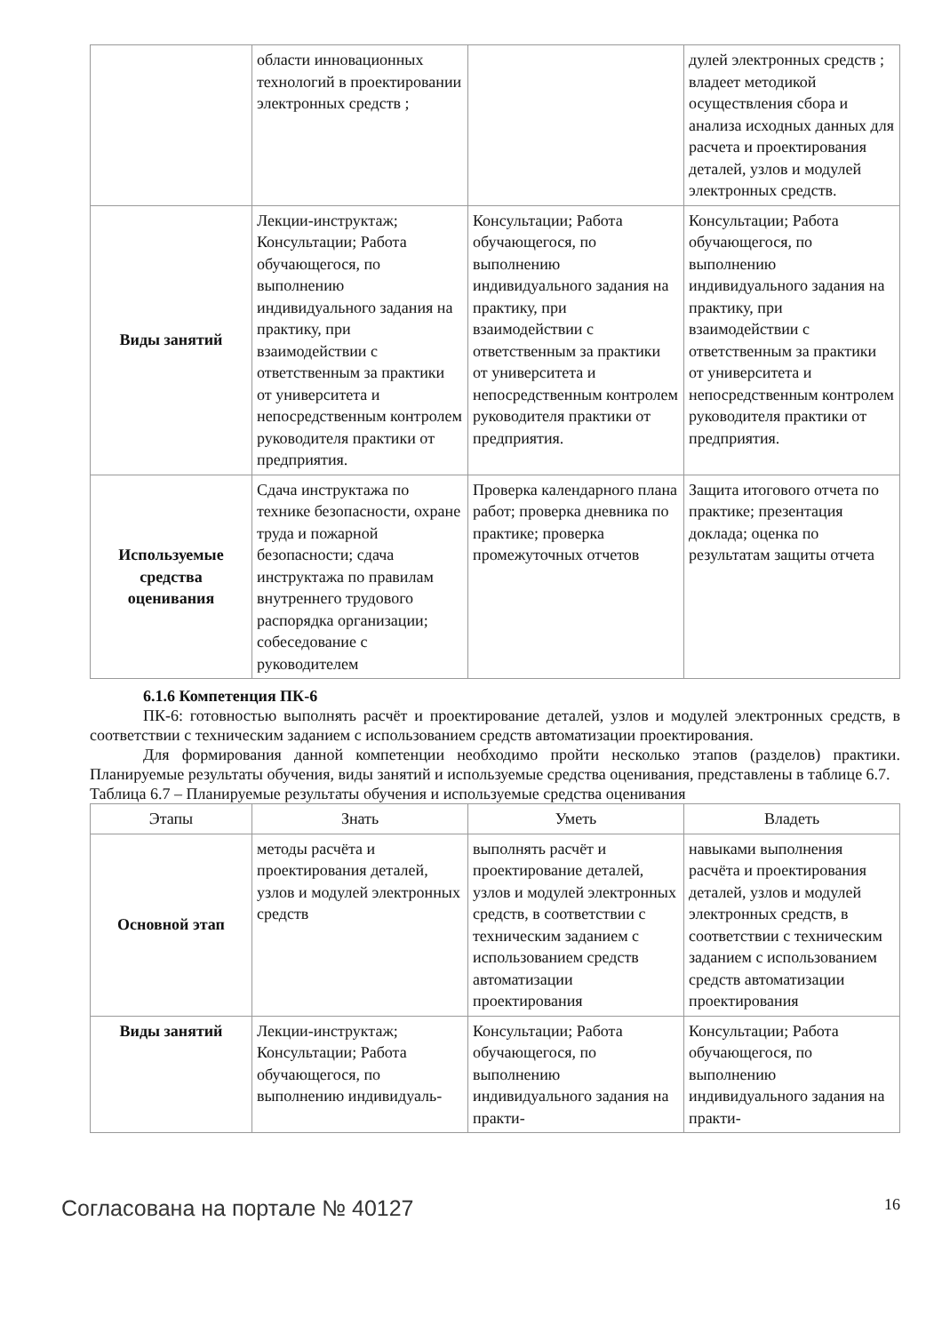| | области инновационных технологий в проектировании электронных средств ; | | дулей электронных средств ; владеет методикой осуществления сбора и анализа исходных данных для расчета и проектирования деталей, узлов и модулей электронных средств. |
| Виды занятий | Лекции-инструктаж; Консультации; Работа обучающегося, по выполнению индивидуального задания на практику, при взаимодействии с ответственным за практики от университета и непосредственным контролем руководителя практики от предприятия. | Консультации; Работа обучающегося, по выполнению индивидуального задания на практику, при взаимодействии с ответственным за практики от университета и непосредственным контролем руководителя практики от предприятия. | Консультации; Работа обучающегося, по выполнению индивидуального задания на практику, при взаимодействии с ответственным за практики от университета и непосредственным контролем руководителя практики от предприятия. |
| Используемые средства оценивания | Сдача инструктажа по технике безопасности, охране труда и пожарной безопасности; сдача инструктажа по правилам внутреннего трудового распорядка организации; собеседование с руководителем | Проверка календарного плана работ; проверка дневника по практике; проверка промежуточных отчетов | Защита итогового отчета по практике; презентация доклада; оценка по результатам защиты отчета |
6.1.6 Компетенция ПК-6
ПК-6: готовностью выполнять расчёт и проектирование деталей, узлов и модулей электронных средств, в соответствии с техническим заданием с использованием средств автоматизации проектирования.
Для формирования данной компетенции необходимо пройти несколько этапов (разделов) практики. Планируемые результаты обучения, виды занятий и используемые средства оценивания, представлены в таблице 6.7.
Таблица 6.7 – Планируемые результаты обучения и используемые средства оценивания
| Этапы | Знать | Уметь | Владеть |
| --- | --- | --- | --- |
| Основной этап | методы расчёта и проектирования деталей, узлов и модулей электронных средств | выполнять расчёт и проектирование деталей, узлов и модулей электронных средств, в соответствии с техническим заданием с использованием средств автоматизации проектирования | навыками выполнения расчёта и проектирования деталей, узлов и модулей электронных средств, в соответствии с техническим заданием с использованием средств автоматизации проектирования |
| Виды занятий | Лекции-инструктаж; Консультации; Работа обучающегося, по выполнению индивидуаль- | Консультации; Работа обучающегося, по выполнению индивидуального задания на практи- | Консультации; Работа обучающегося, по выполнению индивидуального задания на практи- |
Согласована на портале № 40127 16